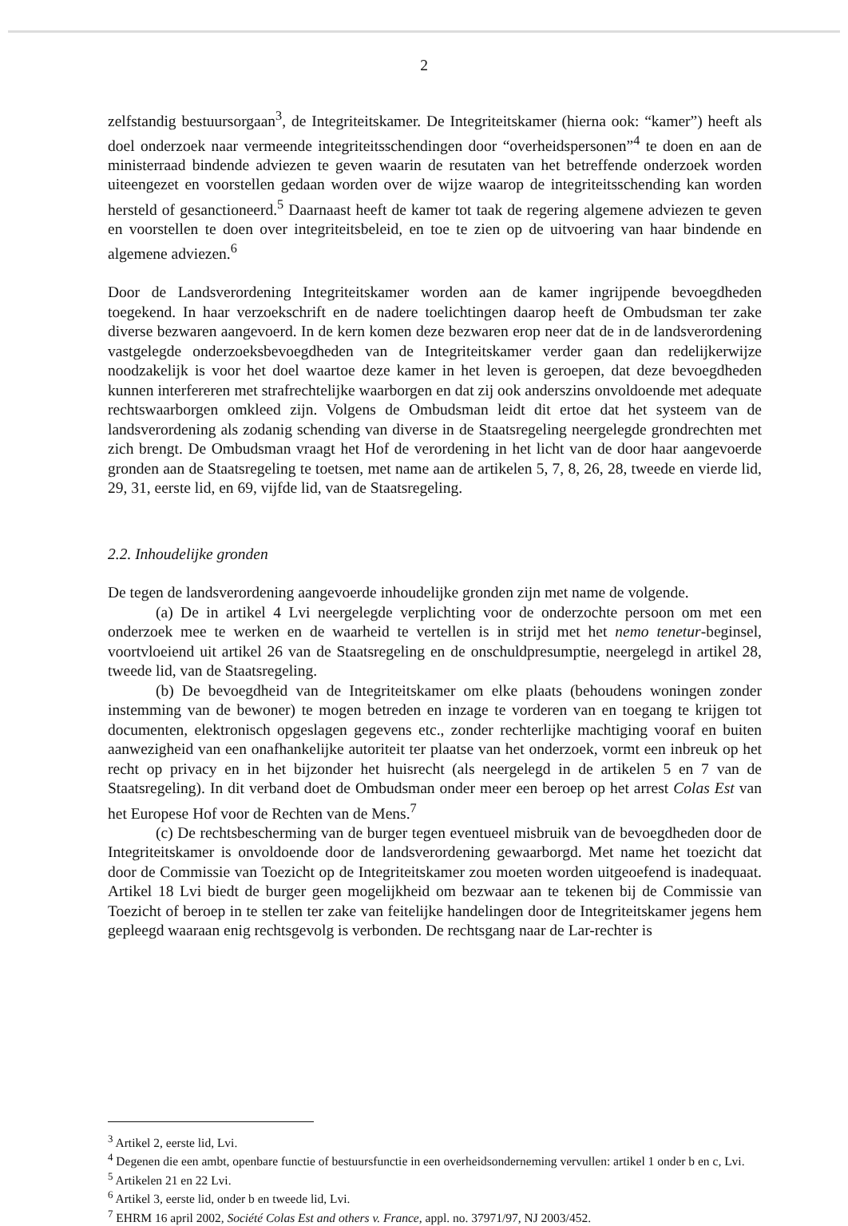2
zelfstandig bestuursorgaan<sup>3</sup>, de Integriteitskamer. De Integriteitskamer (hierna ook: “kamer”) heeft als doel onderzoek naar vermeende integriteitsschendingen door “overheidspersonen”<sup>4</sup> te doen en aan de ministerraad bindende adviezen te geven waarin de resutaten van het betreffende onderzoek worden uiteengezet en voorstellen gedaan worden over de wijze waarop de integriteitsschending kan worden hersteld of gesanctioneerd.<sup>5</sup> Daarnaast heeft de kamer tot taak de regering algemene adviezen te geven en voorstellen te doen over integriteitsbeleid, en toe te zien op de uitvoering van haar bindende en algemene adviezen.<sup>6</sup>
Door de Landsverordening Integriteitskamer worden aan de kamer ingrijpende bevoegdheden toegekend. In haar verzoekschrift en de nadere toelichtingen daarop heeft de Ombudsman ter zake diverse bezwaren aangevoerd. In de kern komen deze bezwaren erop neer dat de in de landsverordening vastgelegde onderzoeksbevoegdheden van de Integriteitskamer verder gaan dan redelijkerwijze noodzakelijk is voor het doel waartoe deze kamer in het leven is geroepen, dat deze bevoegdheden kunnen interfereren met strafrechtelijke waarborgen en dat zij ook anderszins onvoldoende met adequate rechtswaarborgen omkleed zijn. Volgens de Ombudsman leidt dit ertoe dat het systeem van de landsverordening als zodanig schending van diverse in de Staatsregeling neergelegde grondrechten met zich brengt. De Ombudsman vraagt het Hof de verordening in het licht van de door haar aangevoerde gronden aan de Staatsregeling te toetsen, met name aan de artikelen 5, 7, 8, 26, 28, tweede en vierde lid, 29, 31, eerste lid, en 69, vijfde lid, van de Staatsregeling.
2.2. Inhoudelijke gronden
De tegen de landsverordening aangevoerde inhoudelijke gronden zijn met name de volgende.
(a) De in artikel 4 Lvi neergelegde verplichting voor de onderzochte persoon om met een onderzoek mee te werken en de waarheid te vertellen is in strijd met het nemo tenetur-beginsel, voortvloeiend uit artikel 26 van de Staatsregeling en de onschuldpresumptie, neergelegd in artikel 28, tweede lid, van de Staatsregeling.
(b) De bevoegdheid van de Integriteitskamer om elke plaats (behoudens woningen zonder instemming van de bewoner) te mogen betreden en inzage te vorderen van en toegang te krijgen tot documenten, elektronisch opgeslagen gegevens etc., zonder rechterlijke machtiging vooraf en buiten aanwezigheid van een onafhankelijke autoriteit ter plaatse van het onderzoek, vormt een inbreuk op het recht op privacy en in het bijzonder het huisrecht (als neergelegd in de artikelen 5 en 7 van de Staatsregeling). In dit verband doet de Ombudsman onder meer een beroep op het arrest Colas Est van het Europese Hof voor de Rechten van de Mens.<sup>7</sup>
(c) De rechtsbescherming van de burger tegen eventueel misbruik van de bevoegdheden door de Integriteitskamer is onvoldoende door de landsverordening gewaarborgd. Met name het toezicht dat door de Commissie van Toezicht op de Integriteitskamer zou moeten worden uitgeoefend is inadequaat. Artikel 18 Lvi biedt de burger geen mogelijkheid om bezwaar aan te tekenen bij de Commissie van Toezicht of beroep in te stellen ter zake van feitelijke handelingen door de Integriteitskamer jegens hem gepleegd waaraan enig rechtsgevolg is verbonden. De rechtsgang naar de Lar-rechter is
<sup>3</sup> Artikel 2, eerste lid, Lvi.
<sup>4</sup> Degenen die een ambt, openbare functie of bestuursfunctie in een overheidsonderneming vervullen: artikel 1 onder b en c, Lvi.
<sup>5</sup> Artikelen 21 en 22 Lvi.
<sup>6</sup> Artikel 3, eerste lid, onder b en tweede lid, Lvi.
<sup>7</sup> EHRM 16 april 2002, Société Colas Est and others v. France, appl. no. 37971/97, NJ 2003/452.